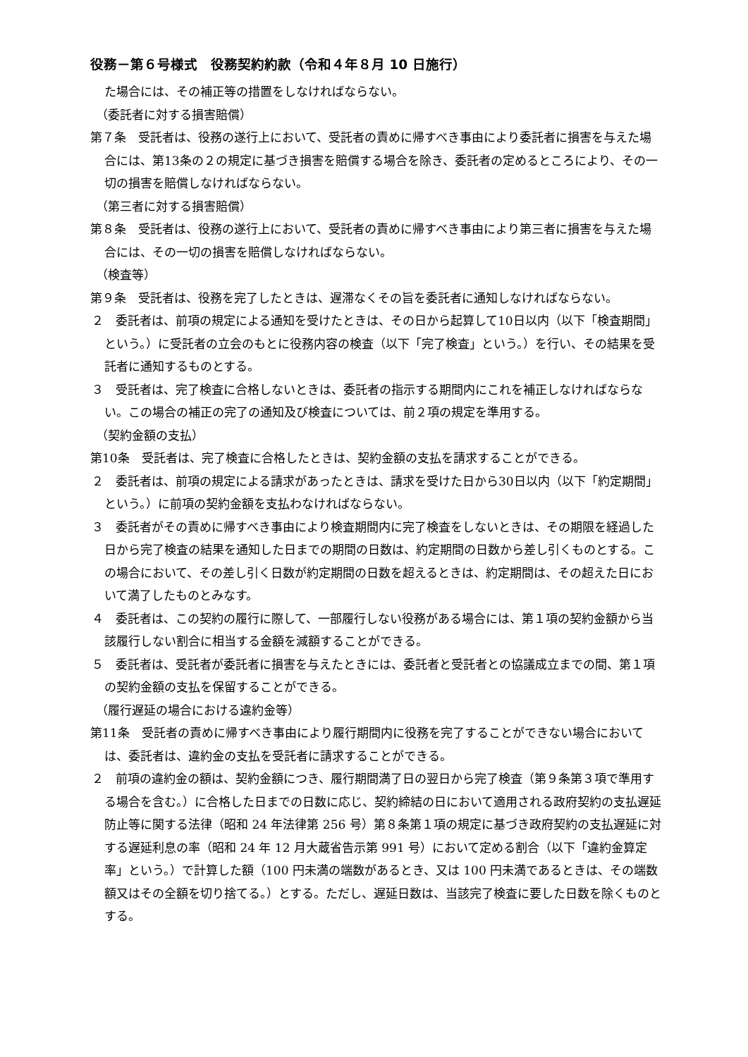役務－第６号様式　役務契約約款（令和４年８月 10 日施行）
た場合には、その補正等の措置をしなければならない。
（委託者に対する損害賠償）
第７条　受託者は、役務の遂行上において、受託者の責めに帰すべき事由により委託者に損害を与えた場合には、第13条の２の規定に基づき損害を賠償する場合を除き、委託者の定めるところにより、その一切の損害を賠償しなければならない。
（第三者に対する損害賠償）
第８条　受託者は、役務の遂行上において、受託者の責めに帰すべき事由により第三者に損害を与えた場合には、その一切の損害を賠償しなければならない。
（検査等）
第９条　受託者は、役務を完了したときは、遅滞なくその旨を委託者に通知しなければならない。
２　委託者は、前項の規定による通知を受けたときは、その日から起算して10日以内（以下「検査期間」という。）に受託者の立会のもとに役務内容の検査（以下「完了検査」という。）を行い、その結果を受託者に通知するものとする。
３　受託者は、完了検査に合格しないときは、委託者の指示する期間内にこれを補正しなければならない。この場合の補正の完了の通知及び検査については、前２項の規定を準用する。
（契約金額の支払）
第10条　受託者は、完了検査に合格したときは、契約金額の支払を請求することができる。
２　委託者は、前項の規定による請求があったときは、請求を受けた日から30日以内（以下「約定期間」という。）に前項の契約金額を支払わなければならない。
３　委託者がその責めに帰すべき事由により検査期間内に完了検査をしないときは、その期限を経過した日から完了検査の結果を通知した日までの期間の日数は、約定期間の日数から差し引くものとする。この場合において、その差し引く日数が約定期間の日数を超えるときは、約定期間は、その超えた日において満了したものとみなす。
４　委託者は、この契約の履行に際して、一部履行しない役務がある場合には、第１項の契約金額から当該履行しない割合に相当する金額を減額することができる。
５　委託者は、受託者が委託者に損害を与えたときには、委託者と受託者との協議成立までの間、第１項の契約金額の支払を保留することができる。
（履行遅延の場合における違約金等）
第11条　受託者の責めに帰すべき事由により履行期間内に役務を完了することができない場合においては、委託者は、違約金の支払を受託者に請求することができる。
２　前項の違約金の額は、契約金額につき、履行期間満了日の翌日から完了検査（第９条第３項で準用する場合を含む。）に合格した日までの日数に応じ、契約締結の日において適用される政府契約の支払遅延防止等に関する法律（昭和 24 年法律第 256 号）第８条第１項の規定に基づき政府契約の支払遅延に対する遅延利息の率（昭和 24 年 12 月大蔵省告示第 991 号）において定める割合（以下「違約金算定率」という。）で計算した額（100 円未満の端数があるとき、又は 100 円未満であるときは、その端数額又はその全額を切り捨てる。）とする。ただし、遅延日数は、当該完了検査に要した日数を除くものとする。